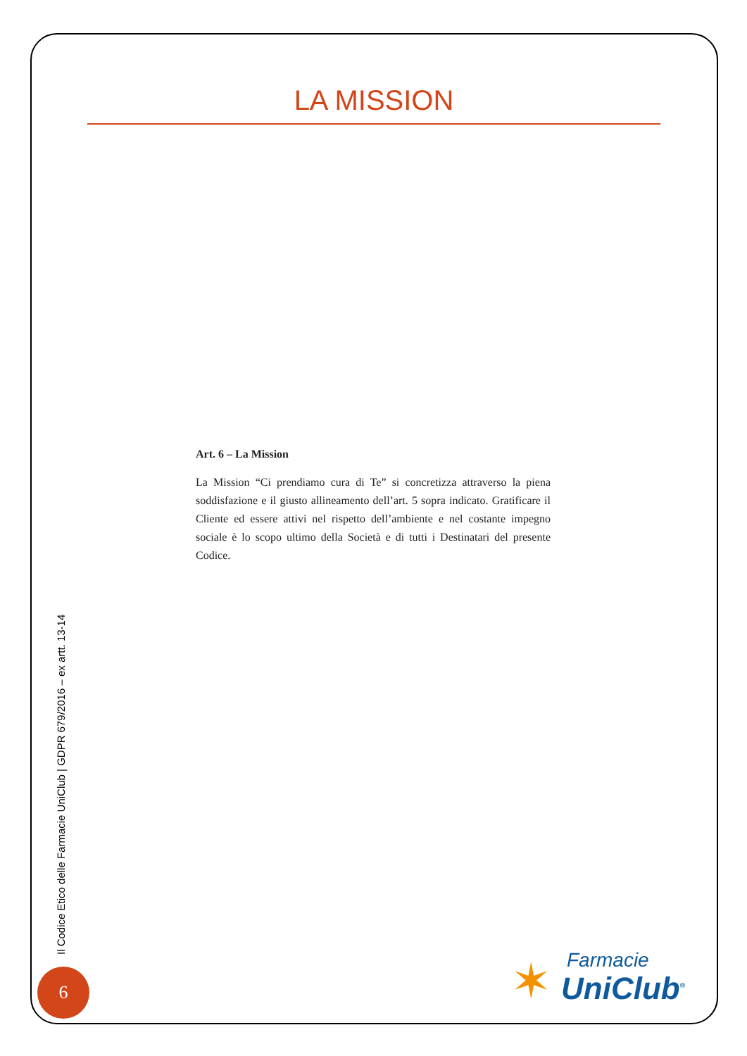LA MISSION
Art. 6 – La Mission
La Mission “Ci prendiamo cura di Te” si concretizza attraverso la piena soddisfazione e il giusto allineamento dell’art. 5 sopra indicato. Gratificare il Cliente ed essere attivi nel rispetto dell’ambiente e nel costante impegno sociale è lo scopo ultimo della Società e di tutti i Destinatari del presente Codice.
Il Codice Etico delle Farmacie UniClub | GDPR 679/2016 – ex artt. 13-14
6
✶ Farmacie
UniClub<sup>®</sup>